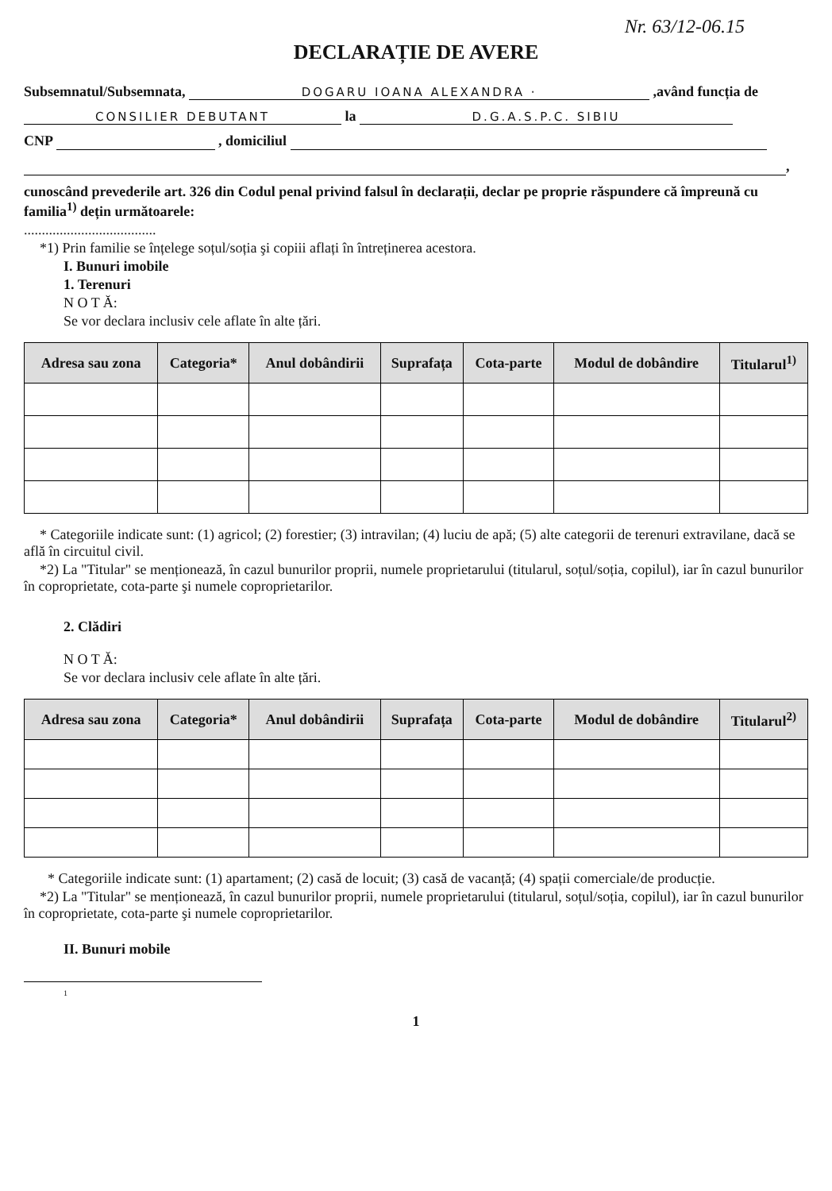Nr. 63/12-06.15
DECLARAȚIE DE AVERE
Subsemnatul/Subsemnata, DOGARU IOANA ALEXANDRA · ,având funcția de
CONSILIER DEBUTANT la D.G.A.S.P.C. SIBIU
CNP , domiciliul
,
cunoscând prevederile art. 326 din Codul penal privind falsul în declarații, declar pe proprie răspundere că împreună cu familia<sup>1)</sup> dețin următoarele:
.....................................
*1) Prin familie se înțelege soțul/soția şi copiii aflați în întreținerea acestora.
I. Bunuri imobile
1. Terenuri
N O T Ă:
Se vor declara inclusiv cele aflate în alte țări.
| Adresa sau zona | Categoria* | Anul dobândirii | Suprafața | Cota-parte | Modul de dobândire | Titularul<sup>1)</sup> |
| --- | --- | --- | --- | --- | --- | --- |
* Categoriile indicate sunt: (1) agricol; (2) forestier; (3) intravilan; (4) luciu de apă; (5) alte categorii de terenuri extravilane, dacă se află în circuitul civil.
*2) La "Titular" se menționează, în cazul bunurilor proprii, numele proprietarului (titularul, soțul/soția, copilul), iar în cazul bunurilor în coproprietate, cota-parte şi numele coproprietarilor.
2. Clădiri
N O T Ă:
Se vor declara inclusiv cele aflate în alte țări.
| Adresa sau zona | Categoria* | Anul dobândirii | Suprafața | Cota-parte | Modul de dobândire | Titularul<sup>2)</sup> |
| --- | --- | --- | --- | --- | --- | --- |
* Categoriile indicate sunt: (1) apartament; (2) casă de locuit; (3) casă de vacanță; (4) spații comerciale/de producție.
*2) La "Titular" se menționează, în cazul bunurilor proprii, numele proprietarului (titularul, soțul/soția, copilul), iar în cazul bunurilor în coproprietate, cota-parte şi numele coproprietarilor.
II. Bunuri mobile
1
1